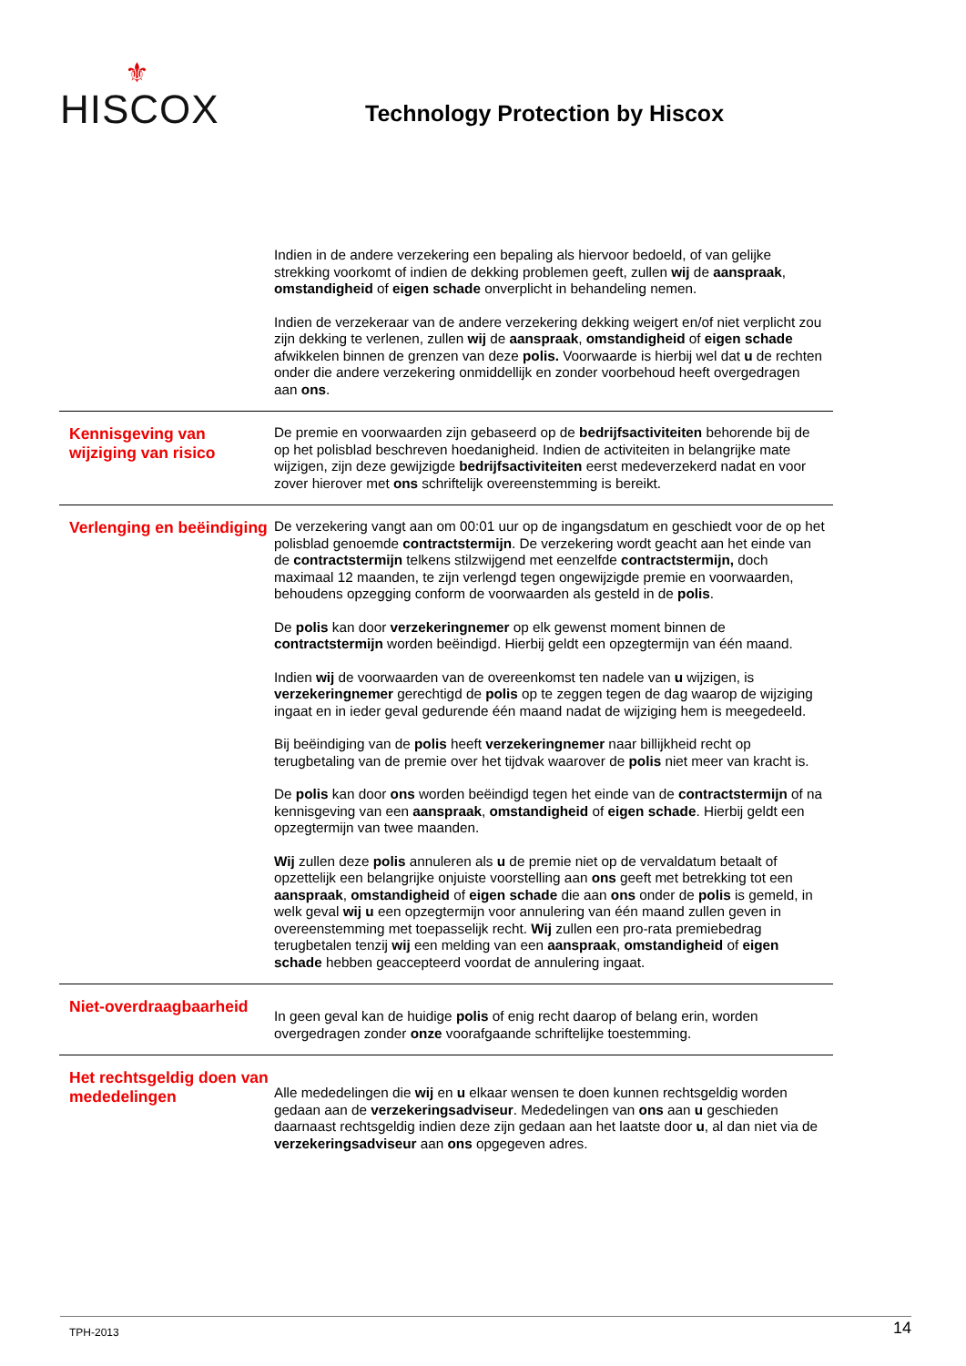⚜
HISCOX
Technology Protection by Hiscox
Indien in de andere verzekering een bepaling als hiervoor bedoeld, of van gelijke strekking voorkomt of indien de dekking problemen geeft, zullen wij de aanspraak, omstandigheid of eigen schade onverplicht in behandeling nemen.
Indien de verzekeraar van de andere verzekering dekking weigert en/of niet verplicht zou zijn dekking te verlenen, zullen wij de aanspraak, omstandigheid of eigen schade afwikkelen binnen de grenzen van deze polis. Voorwaarde is hierbij wel dat u de rechten onder die andere verzekering onmiddellijk en zonder voorbehoud heeft overgedragen aan ons.
Kennisgeving van wijziging van risico
De premie en voorwaarden zijn gebaseerd op de bedrijfsactiviteiten behorende bij de op het polisblad beschreven hoedanigheid. Indien de activiteiten in belangrijke mate wijzigen, zijn deze gewijzigde bedrijfsactiviteiten eerst medeverzekerd nadat en voor zover hierover met ons schriftelijk overeenstemming is bereikt.
Verlenging en beëindiging
De verzekering vangt aan om 00:01 uur op de ingangsdatum en geschiedt voor de op het polisblad genoemde contractstermijn. De verzekering wordt geacht aan het einde van de contractstermijn telkens stilzwijgend met eenzelfde contractstermijn, doch maximaal 12 maanden, te zijn verlengd tegen ongewijzigde premie en voorwaarden, behoudens opzegging conform de voorwaarden als gesteld in de polis.
De polis kan door verzekeringnemer op elk gewenst moment binnen de contractstermijn worden beëindigd. Hierbij geldt een opzegtermijn van één maand.
Indien wij de voorwaarden van de overeenkomst ten nadele van u wijzigen, is verzekeringnemer gerechtigd de polis op te zeggen tegen de dag waarop de wijziging ingaat en in ieder geval gedurende één maand nadat de wijziging hem is meegedeeld.
Bij beëindiging van de polis heeft verzekeringnemer naar billijkheid recht op terugbetaling van de premie over het tijdvak waarover de polis niet meer van kracht is.
De polis kan door ons worden beëindigd tegen het einde van de contractstermijn of na kennisgeving van een aanspraak, omstandigheid of eigen schade. Hierbij geldt een opzegtermijn van twee maanden.
Wij zullen deze polis annuleren als u de premie niet op de vervaldatum betaalt of opzettelijk een belangrijke onjuiste voorstelling aan ons geeft met betrekking tot een aanspraak, omstandigheid of eigen schade die aan ons onder de polis is gemeld, in welk geval wij u een opzegtermijn voor annulering van één maand zullen geven in overeenstemming met toepasselijk recht. Wij zullen een pro-rata premiebedrag terugbetalen tenzij wij een melding van een aanspraak, omstandigheid of eigen schade hebben geaccepteerd voordat de annulering ingaat.
Niet-overdraagbaarheid
In geen geval kan de huidige polis of enig recht daarop of belang erin, worden overgedragen zonder onze voorafgaande schriftelijke toestemming.
Het rechtsgeldig doen van mededelingen
Alle mededelingen die wij en u elkaar wensen te doen kunnen rechtsgeldig worden gedaan aan de verzekeringsadviseur. Mededelingen van ons aan u geschieden daarnaast rechtsgeldig indien deze zijn gedaan aan het laatste door u, al dan niet via de verzekeringsadviseur aan ons opgegeven adres.
TPH-2013 14